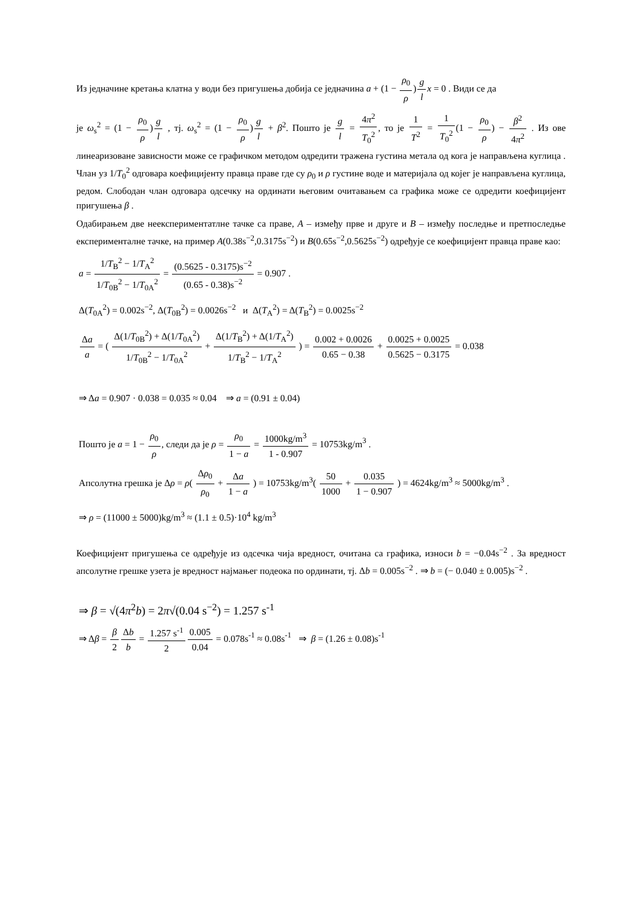Из једначине кретања клатна у води без пригушења добија се једначина a + (1 − ρ<sub>0</sub> ρ)g l x = 0 . Види се да
је ω<sub>s</sub><sup>2</sup> = (1 − ρ<sub>0</sub> ρ)g l , тј. ω<sub>s</sub><sup>2</sup> = (1 − ρ<sub>0</sub> ρ)g l + β<sup>2</sup>. Пошто је g l = 4π<sup>2</sup> T<sub>0</sub><sup>2</sup>, то је 1 T<sup>2</sup> = 1 T<sub>0</sub><sup>2</sup>(1 − ρ<sub>0</sub> ρ) − β<sup>2</sup> 4π<sup>2</sup> . Из ове линеаризоване зависности може се графичком методом одредити тражена густина метала од кога је направљена куглица . Члан уз 1/T<sub>0</sub><sup>2</sup> одговара коефицијенту правца праве где су ρ<sub>0</sub> и ρ густине воде и материјала од којег је направљена куглица, редом. Слободан члан одговара одсечку на ординати његовим очитавањем са графика може се одредити коефицијент пригушења β .
Одабирањем две неекспериментатлне тачке са праве, A – између прве и друге и B – између последње и претпоследње експерименталне тачке, на пример A(0.38s<sup>−2</sup>,0.3175s<sup>−2</sup>) и B(0.65s<sup>−2</sup>,0.5625s<sup>−2</sup>) одређује се коефицијент правца праве као:
a = 1/T<sub>B</sub><sup>2</sup> − 1/T<sub>A</sub><sup>2</sup> 1/T<sub>0B</sub><sup>2</sup> − 1/T<sub>0A</sub><sup>2</sup> = (0.5625 - 0.3175)s<sup>−2</sup> (0.65 - 0.38)s<sup>−2</sup> = 0.907 .
Δ(T<sub>0A</sub><sup>2</sup>) = 0.002s<sup>−2</sup>, Δ(T<sub>0B</sub><sup>2</sup>) = 0.0026s<sup>−2</sup> и Δ(T<sub>A</sub><sup>2</sup>) = Δ(T<sub>B</sub><sup>2</sup>) = 0.0025s<sup>−2</sup>
Δa a = ( Δ(1/T<sub>0B</sub><sup>2</sup>) + Δ(1/T<sub>0A</sub><sup>2</sup>) 1/T<sub>0B</sub><sup>2</sup> − 1/T<sub>0A</sub><sup>2</sup> + Δ(1/T<sub>B</sub><sup>2</sup>) + Δ(1/T<sub>A</sub><sup>2</sup>) 1/T<sub>B</sub><sup>2</sup> − 1/T<sub>A</sub><sup>2</sup> ) = 0.002 + 0.0026 0.65 − 0.38 + 0.0025 + 0.0025 0.5625 − 0.3175 = 0.038
⇒ Δa = 0.907 · 0.038 = 0.035 ≈ 0.04 ⇒ a = (0.91 ± 0.04)
Пошто је a = 1 − ρ<sub>0</sub> ρ, следи да је ρ = ρ<sub>0</sub> 1 − a = 1000kg/m<sup>3</sup> 1 - 0.907 = 10753kg/m<sup>3</sup> .
Апсолутна грешка је Δρ = ρ( Δρ<sub>0</sub> ρ<sub>0</sub> + Δa 1 − a ) = 10753kg/m<sup>3</sup>( 50 1000 + 0.035 1 − 0.907 ) = 4624kg/m<sup>3</sup> ≈ 5000kg/m<sup>3</sup> .
⇒ ρ = (11000 ± 5000)kg/m<sup>3</sup> ≈ (1.1 ± 0.5)·10<sup>4</sup> kg/m<sup>3</sup>
Коефицијент пригушења се одређује из одсечка чија вредност, очитана са графика, износи b = −0.04s<sup>−2</sup> . За вредност апсолутне грешке узета је вредност најмањег подеока по ординати, тј. Δb = 0.005s<sup>−2</sup> . ⇒ b = (− 0.040 ± 0.005)s<sup>−2</sup> .
⇒ β = √(4π<sup>2</sup>b) = 2π√(0.04 s<sup>−2</sup>) = 1.257 s<sup>-1</sup>
⇒ Δβ = β 2 Δb b = 1.257 s<sup>-1</sup> 20.005 0.04 = 0.078s<sup>-1</sup> ≈ 0.08s<sup>-1</sup> ⇒ β = (1.26 ± 0.08)s<sup>-1</sup>